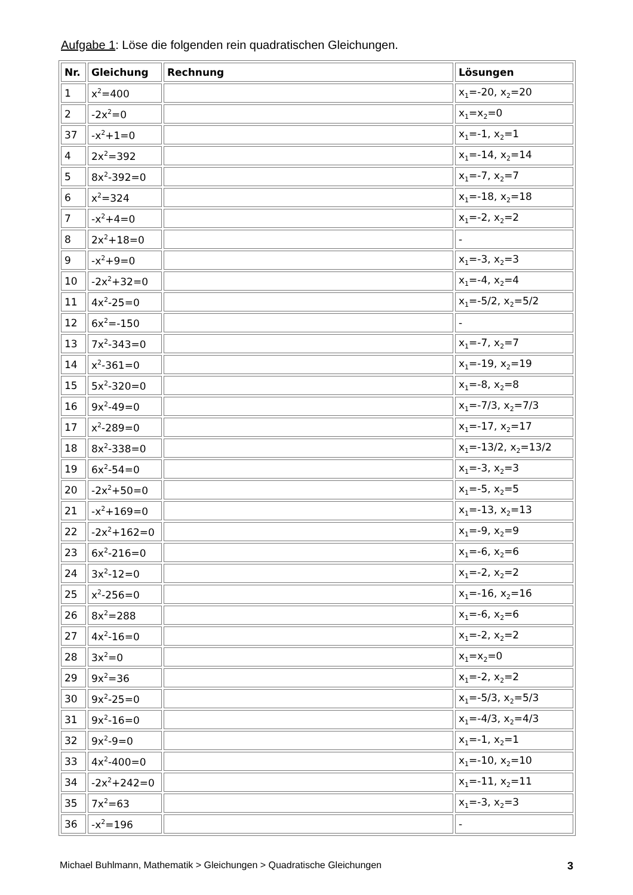Aufgabe 1: Löse die folgenden rein quadratischen Gleichungen.
| Nr. | Gleichung | Rechnung | Lösungen |
| --- | --- | --- | --- |
| 1 | x<sup>2</sup>=400 | | x<sub>1</sub>=-20, x<sub>2</sub>=20 |
| 2 | -2x<sup>2</sup>=0 | | x<sub>1</sub>=x<sub>2</sub>=0 |
| 37 | -x<sup>2</sup>+1=0 | | x<sub>1</sub>=-1, x<sub>2</sub>=1 |
| 4 | 2x<sup>2</sup>=392 | | x<sub>1</sub>=-14, x<sub>2</sub>=14 |
| 5 | 8x<sup>2</sup>-392=0 | | x<sub>1</sub>=-7, x<sub>2</sub>=7 |
| 6 | x<sup>2</sup>=324 | | x<sub>1</sub>=-18, x<sub>2</sub>=18 |
| 7 | -x<sup>2</sup>+4=0 | | x<sub>1</sub>=-2, x<sub>2</sub>=2 |
| 8 | 2x<sup>2</sup>+18=0 | | - |
| 9 | -x<sup>2</sup>+9=0 | | x<sub>1</sub>=-3, x<sub>2</sub>=3 |
| 10 | -2x<sup>2</sup>+32=0 | | x<sub>1</sub>=-4, x<sub>2</sub>=4 |
| 11 | 4x<sup>2</sup>-25=0 | | x<sub>1</sub>=-5/2, x<sub>2</sub>=5/2 |
| 12 | 6x<sup>2</sup>=-150 | | - |
| 13 | 7x<sup>2</sup>-343=0 | | x<sub>1</sub>=-7, x<sub>2</sub>=7 |
| 14 | x<sup>2</sup>-361=0 | | x<sub>1</sub>=-19, x<sub>2</sub>=19 |
| 15 | 5x<sup>2</sup>-320=0 | | x<sub>1</sub>=-8, x<sub>2</sub>=8 |
| 16 | 9x<sup>2</sup>-49=0 | | x<sub>1</sub>=-7/3, x<sub>2</sub>=7/3 |
| 17 | x<sup>2</sup>-289=0 | | x<sub>1</sub>=-17, x<sub>2</sub>=17 |
| 18 | 8x<sup>2</sup>-338=0 | | x<sub>1</sub>=-13/2, x<sub>2</sub>=13/2 |
| 19 | 6x<sup>2</sup>-54=0 | | x<sub>1</sub>=-3, x<sub>2</sub>=3 |
| 20 | -2x<sup>2</sup>+50=0 | | x<sub>1</sub>=-5, x<sub>2</sub>=5 |
| 21 | -x<sup>2</sup>+169=0 | | x<sub>1</sub>=-13, x<sub>2</sub>=13 |
| 22 | -2x<sup>2</sup>+162=0 | | x<sub>1</sub>=-9, x<sub>2</sub>=9 |
| 23 | 6x<sup>2</sup>-216=0 | | x<sub>1</sub>=-6, x<sub>2</sub>=6 |
| 24 | 3x<sup>2</sup>-12=0 | | x<sub>1</sub>=-2, x<sub>2</sub>=2 |
| 25 | x<sup>2</sup>-256=0 | | x<sub>1</sub>=-16, x<sub>2</sub>=16 |
| 26 | 8x<sup>2</sup>=288 | | x<sub>1</sub>=-6, x<sub>2</sub>=6 |
| 27 | 4x<sup>2</sup>-16=0 | | x<sub>1</sub>=-2, x<sub>2</sub>=2 |
| 28 | 3x<sup>2</sup>=0 | | x<sub>1</sub>=x<sub>2</sub>=0 |
| 29 | 9x<sup>2</sup>=36 | | x<sub>1</sub>=-2, x<sub>2</sub>=2 |
| 30 | 9x<sup>2</sup>-25=0 | | x<sub>1</sub>=-5/3, x<sub>2</sub>=5/3 |
| 31 | 9x<sup>2</sup>-16=0 | | x<sub>1</sub>=-4/3, x<sub>2</sub>=4/3 |
| 32 | 9x<sup>2</sup>-9=0 | | x<sub>1</sub>=-1, x<sub>2</sub>=1 |
| 33 | 4x<sup>2</sup>-400=0 | | x<sub>1</sub>=-10, x<sub>2</sub>=10 |
| 34 | -2x<sup>2</sup>+242=0 | | x<sub>1</sub>=-11, x<sub>2</sub>=11 |
| 35 | 7x<sup>2</sup>=63 | | x<sub>1</sub>=-3, x<sub>2</sub>=3 |
| 36 | -x<sup>2</sup>=196 | | - |
Michael Buhlmann, Mathematik > Gleichungen > Quadratische Gleichungen 3